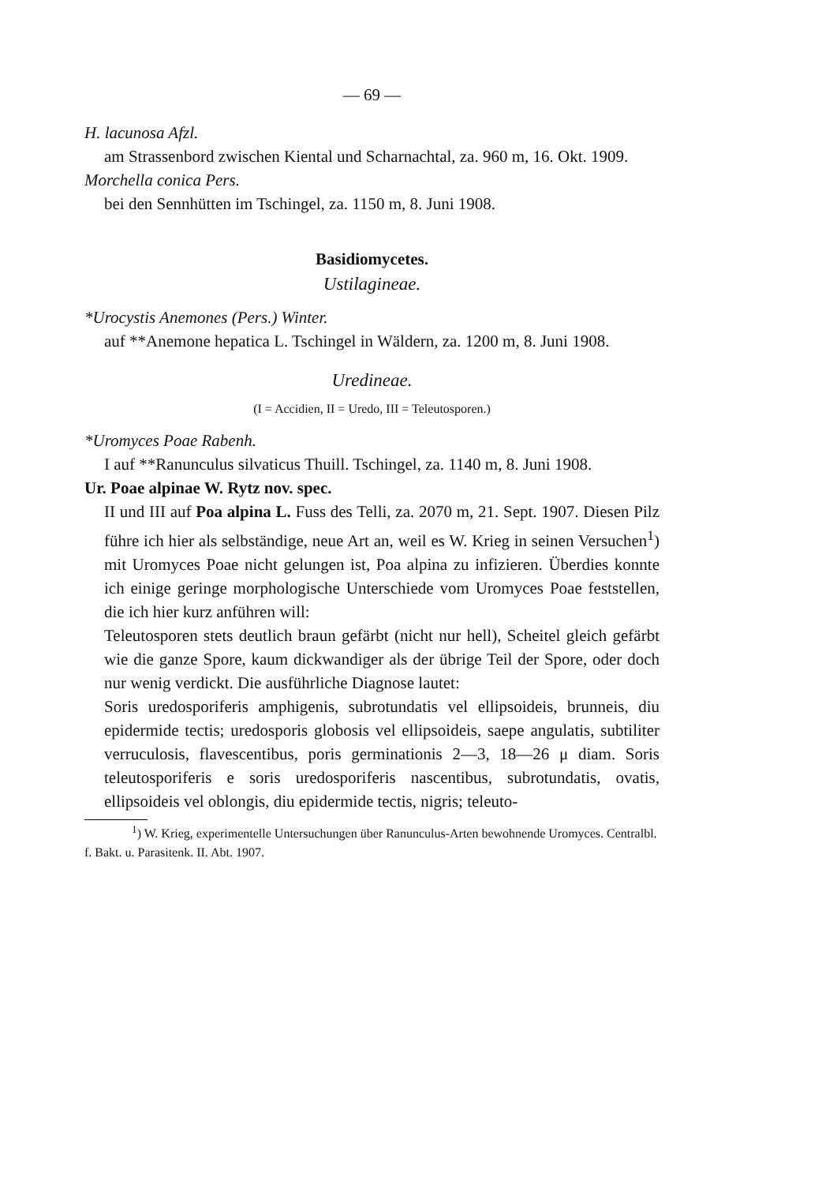— 69 —
H. lacunosa Afzl.
am Strassenbord zwischen Kiental und Scharnachtal, za. 960 m, 16. Okt. 1909.
Morchella conica Pers.
bei den Sennhütten im Tschingel, za. 1150 m, 8. Juni 1908.
Basidiomycetes.
Ustilagineae.
*Urocystis Anemones (Pers.) Winter.
auf **Anemone hepatica L. Tschingel in Wäldern, za. 1200 m, 8. Juni 1908.
Uredineae.
(I = Accidien, II = Uredo, III = Teleutosporen.)
*Uromyces Poae Rabenh.
I auf **Ranunculus silvaticus Thuill. Tschingel, za. 1140 m, 8. Juni 1908.
Ur. Poae alpinae W. Rytz nov. spec.
II und III auf Poa alpina L. Fuss des Telli, za. 2070 m, 21. Sept. 1907. Diesen Pilz führe ich hier als selbständige, neue Art an, weil es W. Krieg in seinen Versuchen<sup>1</sup>) mit Uromyces Poae nicht gelungen ist, Poa alpina zu infizieren. Überdies konnte ich einige geringe morphologische Unterschiede vom Uromyces Poae feststellen, die ich hier kurz anführen will:
Teleutosporen stets deutlich braun gefärbt (nicht nur hell), Scheitel gleich gefärbt wie die ganze Spore, kaum dickwandiger als der übrige Teil der Spore, oder doch nur wenig verdickt. Die ausführliche Diagnose lautet:
Soris uredosporiferis amphigenis, subrotundatis vel ellipsoideis, brunneis, diu epidermide tectis; uredosporis globosis vel ellipsoideis, saepe angulatis, subtiliter verruculosis, flavescentibus, poris germinationis 2—3, 18—26 μ diam. Soris teleutosporiferis e soris uredosporiferis nascentibus, subrotundatis, ovatis, ellipsoideis vel oblongis, diu epidermide tectis, nigris; teleuto-
<sup>1</sup>) W. Krieg, experimentelle Untersuchungen über Ranunculus-Arten bewohnende Uromyces. Centralbl. f. Bakt. u. Parasitenk. II. Abt. 1907.